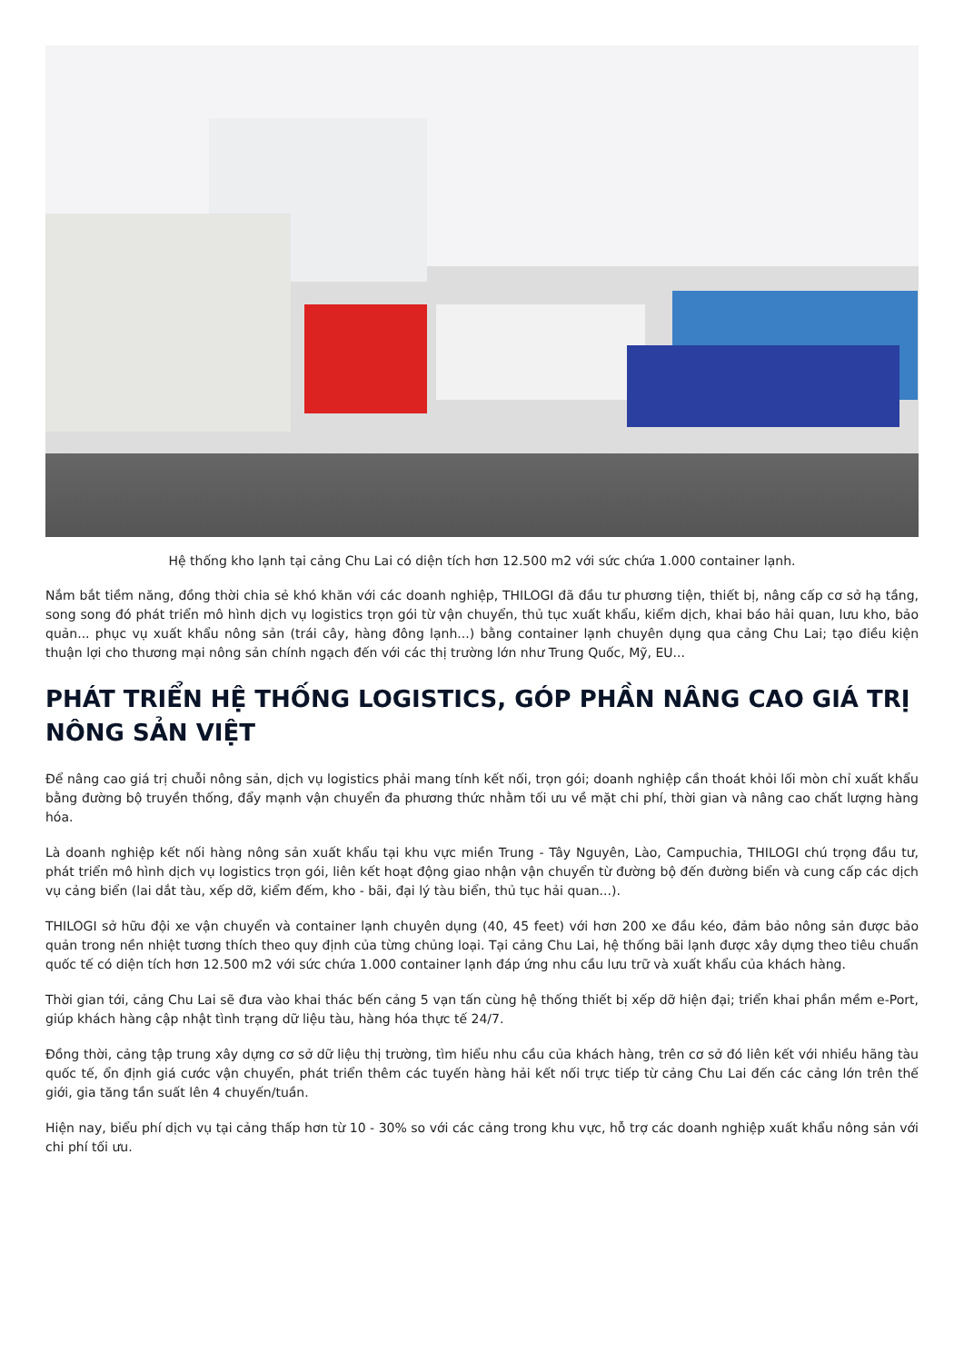Hệ thống kho lạnh tại cảng Chu Lai có diện tích hơn 12.500 m2 với sức chứa 1.000 container lạnh.
Nắm bắt tiềm năng, đồng thời chia sẻ khó khăn với các doanh nghiệp, THILOGI đã đầu tư phương tiện, thiết bị, nâng cấp cơ sở hạ tầng, song song đó phát triển mô hình dịch vụ logistics trọn gói từ vận chuyển, thủ tục xuất khẩu, kiểm dịch, khai báo hải quan, lưu kho, bảo quản... phục vụ xuất khẩu nông sản (trái cây, hàng đông lạnh...) bằng container lạnh chuyên dụng qua cảng Chu Lai; tạo điều kiện thuận lợi cho thương mại nông sản chính ngạch đến với các thị trường lớn như Trung Quốc, Mỹ, EU...
PHÁT TRIỂN HỆ THỐNG LOGISTICS, GÓP PHẦN NÂNG CAO GIÁ TRỊ NÔNG SẢN VIỆT
Để nâng cao giá trị chuỗi nông sản, dịch vụ logistics phải mang tính kết nối, trọn gói; doanh nghiệp cần thoát khỏi lối mòn chỉ xuất khẩu bằng đường bộ truyền thống, đẩy mạnh vận chuyển đa phương thức nhằm tối ưu về mặt chi phí, thời gian và nâng cao chất lượng hàng hóa.
Là doanh nghiệp kết nối hàng nông sản xuất khẩu tại khu vực miền Trung - Tây Nguyên, Lào, Campuchia, THILOGI chú trọng đầu tư, phát triển mô hình dịch vụ logistics trọn gói, liên kết hoạt động giao nhận vận chuyển từ đường bộ đến đường biển và cung cấp các dịch vụ cảng biển (lai dắt tàu, xếp dỡ, kiểm đếm, kho - bãi, đại lý tàu biển, thủ tục hải quan...).
THILOGI sở hữu đội xe vận chuyển và container lạnh chuyên dụng (40, 45 feet) với hơn 200 xe đầu kéo, đảm bảo nông sản được bảo quản trong nền nhiệt tương thích theo quy định của từng chủng loại. Tại cảng Chu Lai, hệ thống bãi lạnh được xây dựng theo tiêu chuẩn quốc tế có diện tích hơn 12.500 m2 với sức chứa 1.000 container lạnh đáp ứng nhu cầu lưu trữ và xuất khẩu của khách hàng.
Thời gian tới, cảng Chu Lai sẽ đưa vào khai thác bến cảng 5 vạn tấn cùng hệ thống thiết bị xếp dỡ hiện đại; triển khai phần mềm e-Port, giúp khách hàng cập nhật tình trạng dữ liệu tàu, hàng hóa thực tế 24/7.
Đồng thời, cảng tập trung xây dựng cơ sở dữ liệu thị trường, tìm hiểu nhu cầu của khách hàng, trên cơ sở đó liên kết với nhiều hãng tàu quốc tế, ổn định giá cước vận chuyển, phát triển thêm các tuyến hàng hải kết nối trực tiếp từ cảng Chu Lai đến các cảng lớn trên thế giới, gia tăng tần suất lên 4 chuyến/tuần.
Hiện nay, biểu phí dịch vụ tại cảng thấp hơn từ 10 - 30% so với các cảng trong khu vực, hỗ trợ các doanh nghiệp xuất khẩu nông sản với chi phí tối ưu.